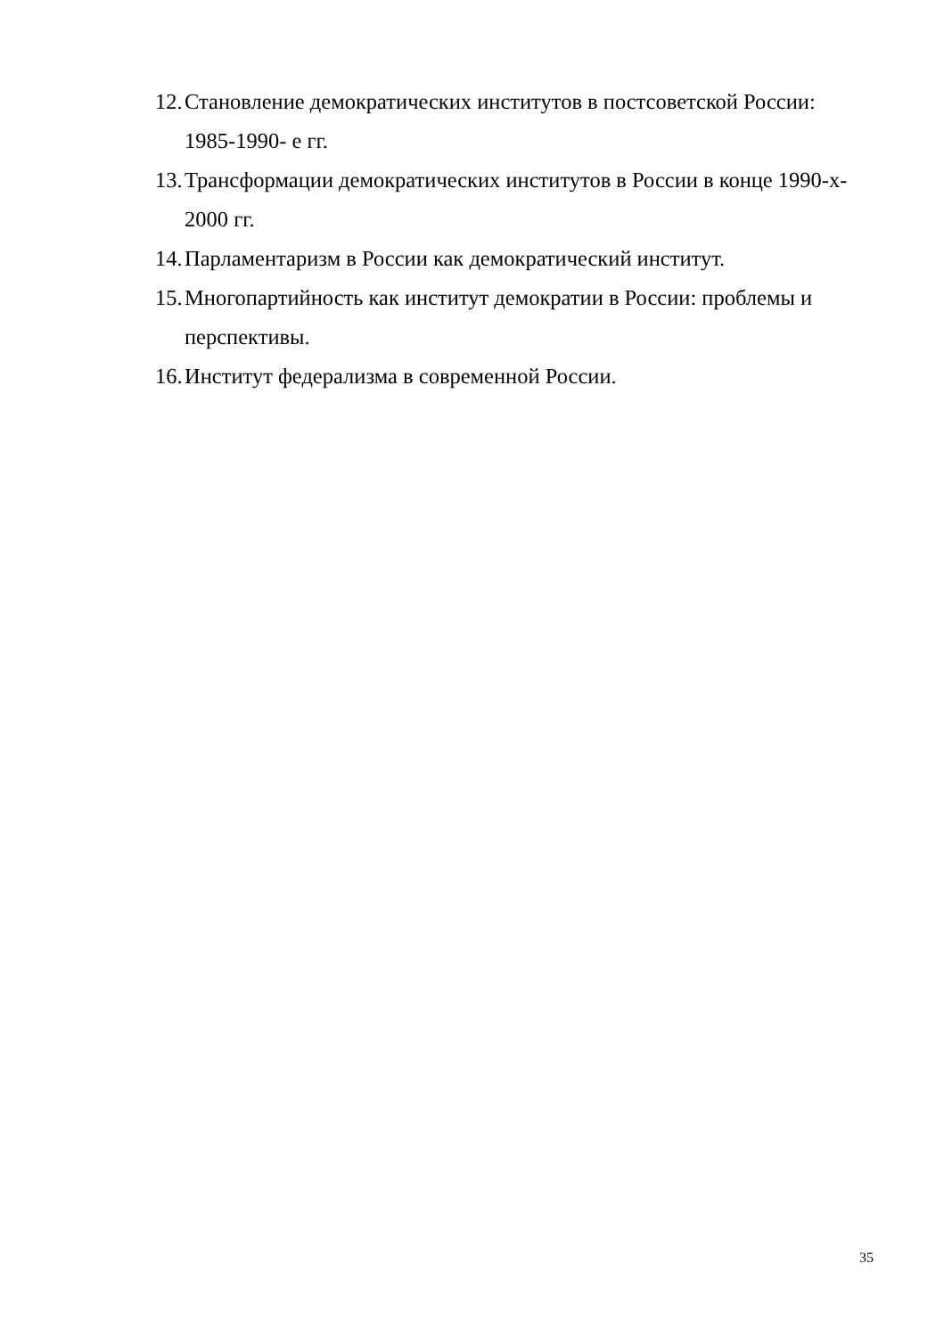12. Становление демократических институтов в постсоветской России: 1985-1990- е гг.
13. Трансформации демократических институтов в России в конце 1990-х- 2000 гг.
14. Парламентаризм в России как демократический институт.
15. Многопартийность как институт демократии в России: проблемы и перспективы.
16. Институт федерализма в современной России.
35